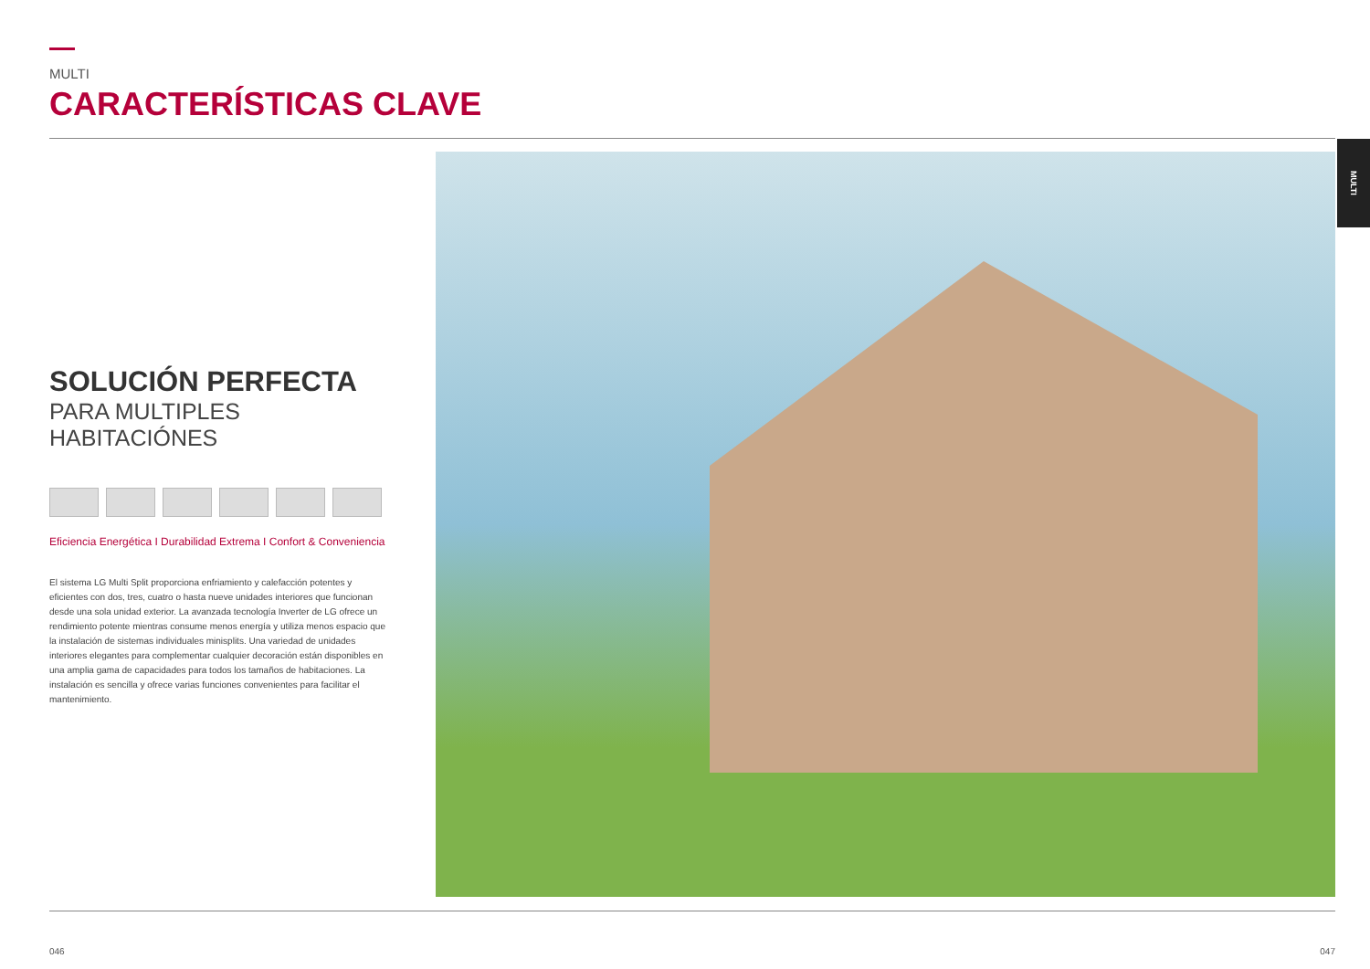MULTI
CARACTERÍSTICAS CLAVE
MULTI
SOLUCIÓN PERFECTA
PARA MULTIPLES HABITACIÓNES
Eficiencia Energética I Durabilidad Extrema I Confort & Conveniencia
El sistema LG Multi Split proporciona enfriamiento y calefacción potentes y eficientes con dos, tres, cuatro o hasta nueve unidades interiores que funcionan desde una sola unidad exterior. La avanzada tecnología Inverter de LG ofrece un rendimiento potente mientras consume menos energía y utiliza menos espacio que la instalación de sistemas individuales minisplits. Una variedad de unidades interiores elegantes para complementar cualquier decoración están disponibles en una amplia gama de capacidades para todos los tamaños de habitaciones. La instalación es sencilla y ofrece varias funciones convenientes para facilitar el mantenimiento.
046 047